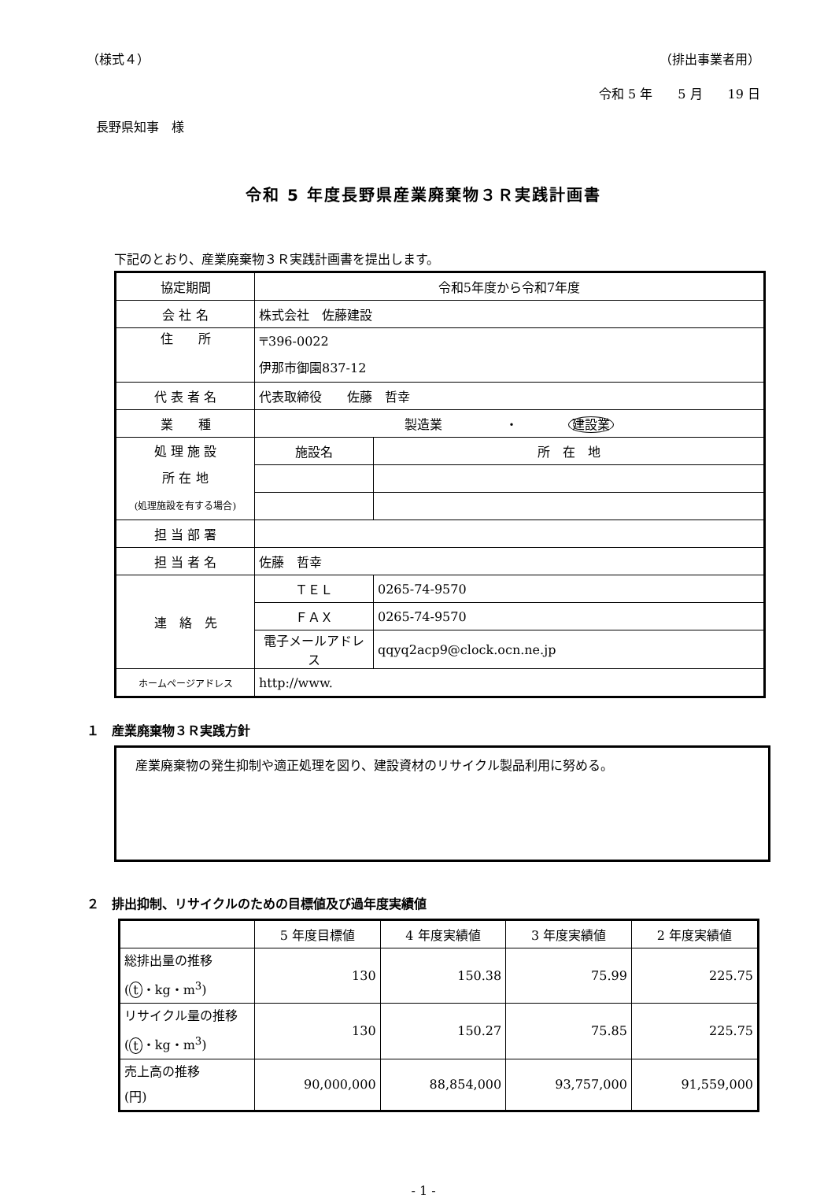（様式４） （排出事業者用）
令和 5 年　　5 月　　19 日
長野県知事　様
令和 5 年度長野県産業廃棄物３Ｒ実践計画書
下記のとおり、産業廃棄物３Ｒ実践計画書を提出します。
| 協定期間 | 令和5年度から令和7年度 | |
| 会 社 名 | 株式会社 佐藤建設 | |
| 住 所 | 〒396-0022 伊那市御園837-12 | |
| 代 表 者 名 | 代表取締役 佐藤 哲幸 | |
| 業 種 | 製造業 ・ 建設業 | |
| 処 理 施 設 所 在 地 (処理施設を有する場合) | 施設名 | 所 在 地 |
| 担 当 部 署 | | |
| 担 当 者 名 | 佐藤 哲幸 | |
| 連 絡 先 | ＴＥＬ | 0265-74-9570 |
| | ＦＡＸ | 0265-74-9570 |
| | 電子メールアドレス | qqyq2acp9@clock.ocn.ne.jp |
| ホームページアドレス | http://www. | |
１　産業廃棄物３Ｒ実践方針
　産業廃棄物の発生抑制や適正処理を図り、建設資材のリサイクル製品利用に努める。
２　排出抑制、リサイクルのための目標値及び過年度実績値
| | 5 年度目標値 | 4 年度実績値 | 3 年度実績値 | 2 年度実績値 |
| --- | --- | --- | --- | --- |
| 総排出量の推移 ( t ・kg・m<sup>3</sup>) | 130 | 150.38 | 75.99 | 225.75 |
| リサイクル量の推移 ( t ・kg・m<sup>3</sup>) | 130 | 150.27 | 75.85 | 225.75 |
| 売上高の推移 (円) | 90,000,000 | 88,854,000 | 93,757,000 | 91,559,000 |
- 1 -